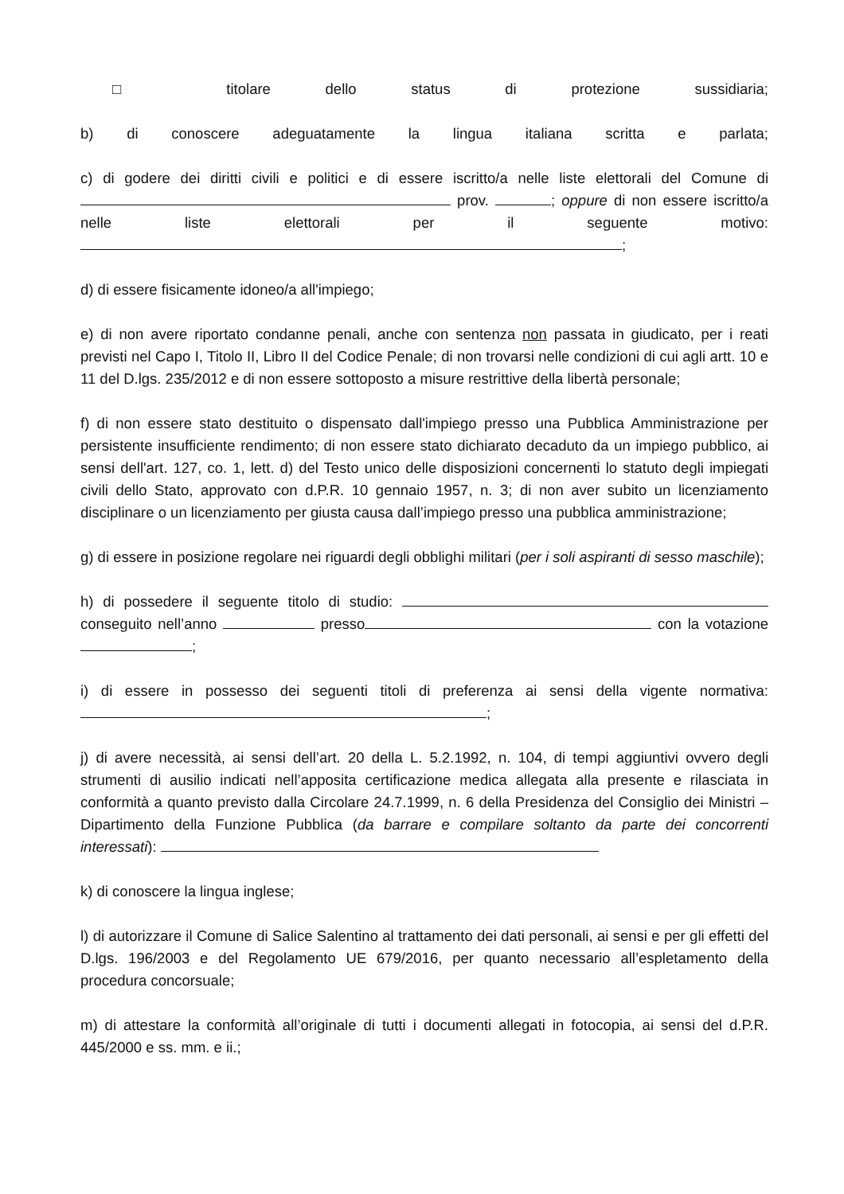□ titolare dello status di protezione sussidiaria;
b) di conoscere adeguatamente la lingua italiana scritta e parlata;
c) di godere dei diritti civili e politici e di essere iscritto/a nelle liste elettorali del Comune di prov. ; oppure di non essere iscritto/a nelle liste elettorali per il seguente motivo: ;
d) di essere fisicamente idoneo/a all'impiego;
e) di non avere riportato condanne penali, anche con sentenza non passata in giudicato, per i reati previsti nel Capo I, Titolo II, Libro II del Codice Penale; di non trovarsi nelle condizioni di cui agli artt. 10 e 11 del D.lgs. 235/2012 e di non essere sottoposto a misure restrittive della libertà personale;
f) di non essere stato destituito o dispensato dall'impiego presso una Pubblica Amministrazione per persistente insufficiente rendimento; di non essere stato dichiarato decaduto da un impiego pubblico, ai sensi dell'art. 127, co. 1, lett. d) del Testo unico delle disposizioni concernenti lo statuto degli impiegati civili dello Stato, approvato con d.P.R. 10 gennaio 1957, n. 3; di non aver subito un licenziamento disciplinare o un licenziamento per giusta causa dall’impiego presso una pubblica amministrazione;
g) di essere in posizione regolare nei riguardi degli obblighi militari (per i soli aspiranti di sesso maschile);
h) di possedere il seguente titolo di studio: conseguito nell’anno presso con la votazione ;
i) di essere in possesso dei seguenti titoli di preferenza ai sensi della vigente normativa: ;
j) di avere necessità, ai sensi dell’art. 20 della L. 5.2.1992, n. 104, di tempi aggiuntivi ovvero degli strumenti di ausilio indicati nell’apposita certificazione medica allegata alla presente e rilasciata in conformità a quanto previsto dalla Circolare 24.7.1999, n. 6 della Presidenza del Consiglio dei Ministri – Dipartimento della Funzione Pubblica (da barrare e compilare soltanto da parte dei concorrenti interessati):
k) di conoscere la lingua inglese;
l) di autorizzare il Comune di Salice Salentino al trattamento dei dati personali, ai sensi e per gli effetti del D.lgs. 196/2003 e del Regolamento UE 679/2016, per quanto necessario all’espletamento della procedura concorsuale;
m) di attestare la conformità all’originale di tutti i documenti allegati in fotocopia, ai sensi del d.P.R. 445/2000 e ss. mm. e ii.;